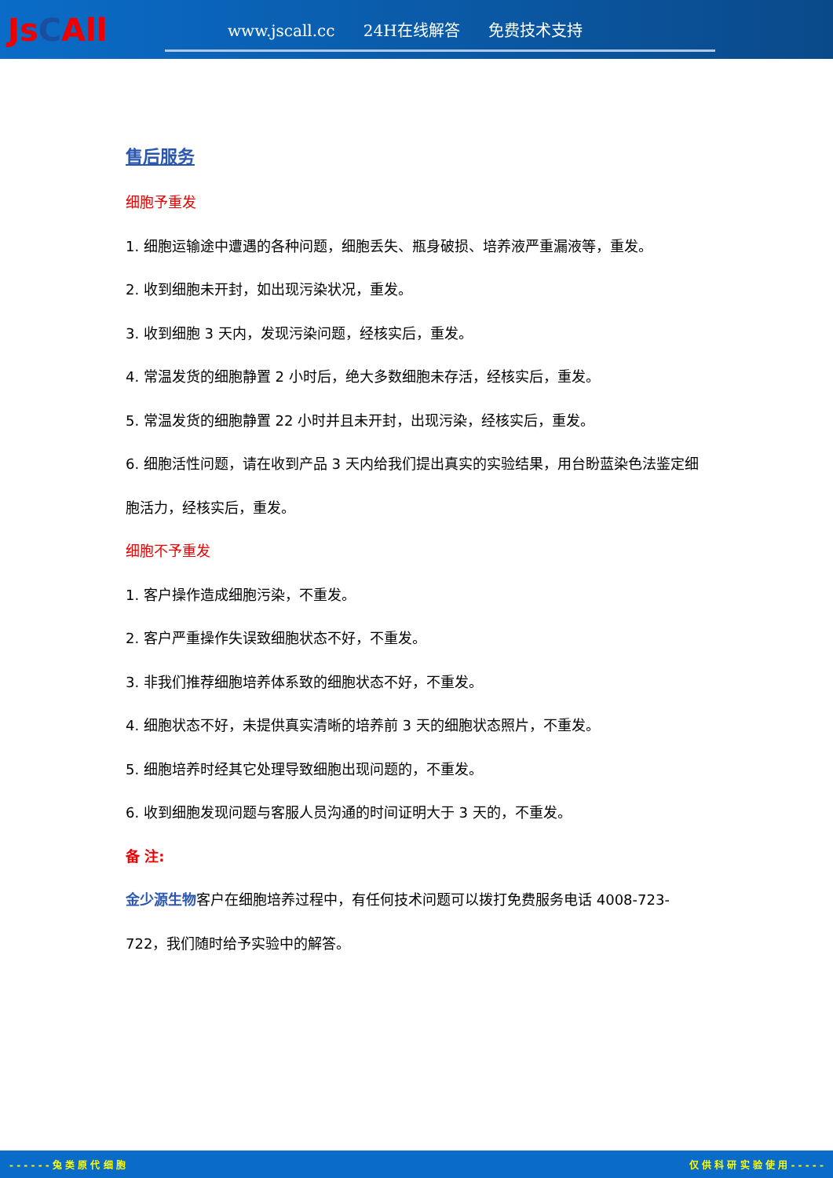JsCAll
www.jscall.cc 24H在线解答 免费技术支持
售后服务
细胞予重发
1. 细胞运输途中遭遇的各种问题，细胞丢失、瓶身破损、培养液严重漏液等，重发。
2. 收到细胞未开封，如出现污染状况，重发。
3. 收到细胞 3 天内，发现污染问题，经核实后，重发。
4. 常温发货的细胞静置 2 小时后，绝大多数细胞未存活，经核实后，重发。
5. 常温发货的细胞静置 22 小时并且未开封，出现污染，经核实后，重发。
6. 细胞活性问题，请在收到产品 3 天内给我们提出真实的实验结果，用台盼蓝染色法鉴定细胞活力，经核实后，重发。
细胞不予重发
1. 客户操作造成细胞污染，不重发。
2. 客户严重操作失误致细胞状态不好，不重发。
3. 非我们推荐细胞培养体系致的细胞状态不好，不重发。
4. 细胞状态不好，未提供真实清晰的培养前 3 天的细胞状态照片，不重发。
5. 细胞培养时经其它处理导致细胞出现问题的，不重发。
6. 收到细胞发现问题与客服人员沟通的时间证明大于 3 天的，不重发。
备 注:
金少源生物客户在细胞培养过程中，有任何技术问题可以拨打免费服务电话 4008-723-722，我们随时给予实验中的解答。
- - - - - - 兔 类 原 代 细 胞 仅 供 科 研 实 验 使 用 - - - - -